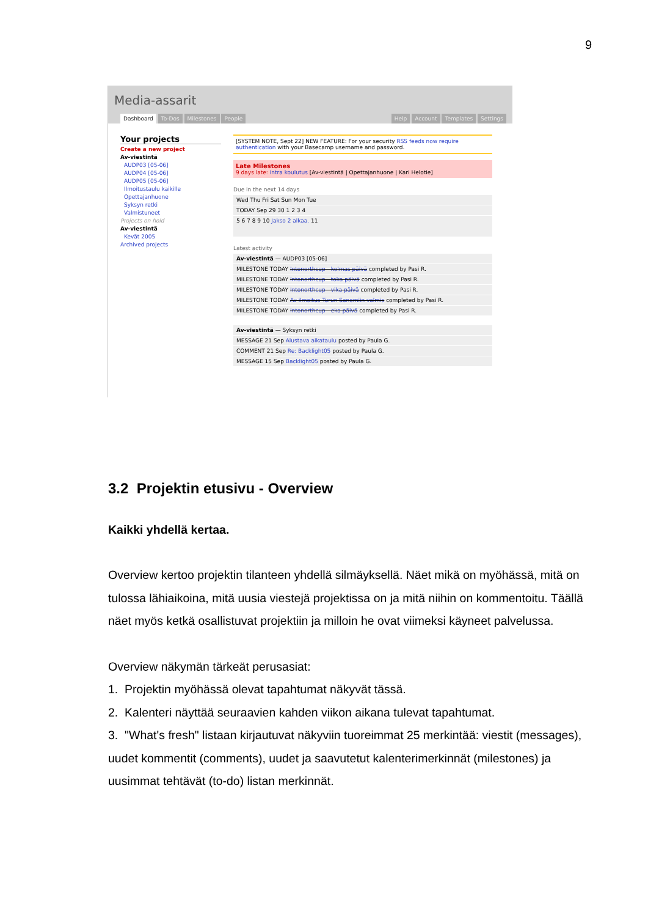9
Media-assarit
Dashboard To-Dos Milestones People
Help Account Templates Settings
Your projects
Create a new project
Av-viestintä
AUDP03 [05-06]
AUDP04 [05-06]
AUDP05 [05-06]
Ilmoitustaulu kaikille
Opettajanhuone
Syksyn retki
Valmistuneet
Projects on hold
Av-viestintä
Kevät 2005
Archived projects
[SYSTEM NOTE, Sept 22] NEW FEATURE: For your security RSS feeds now require authentication with your Basecamp username and password.
Late Milestones
9 days late: Intra koulutus [Av-viestintä | Opettajanhuone | Kari Helotie]
Due in the next 14 days
Wed Thu Fri Sat Sun Mon Tue
TODAY Sep 29 30 1 2 3 4
5 6 7 8 9 10 Jakso 2 alkaa. 11
Latest activity
Av-viestintä — AUDP03 [05-06]
MILESTONE TODAY Intonorthcup - kolmas päivä completed by Pasi R.
MILESTONE TODAY Intonorthcup - toka päivä completed by Pasi R.
MILESTONE TODAY Intonorthcup - vika päivä completed by Pasi R.
MILESTONE TODAY Av-ilmoitus Turun Sanomiin valmis completed by Pasi R.
MILESTONE TODAY Intonorthcup - eka päivä completed by Pasi R.
Av-viestintä — Syksyn retki
MESSAGE 21 Sep Alustava aikataulu posted by Paula G.
COMMENT 21 Sep Re: Backlight05 posted by Paula G.
MESSAGE 15 Sep Backlight05 posted by Paula G.
3.2 Projektin etusivu - Overview
Kaikki yhdellä kertaa.
Overview kertoo projektin tilanteen yhdellä silmäyksellä. Näet mikä on myöhässä, mitä on tulossa lähiaikoina, mitä uusia viestejä projektissa on ja mitä niihin on kommentoitu. Täällä näet myös ketkä osallistuvat projektiin ja milloin he ovat viimeksi käyneet palvelussa.
Overview näkymän tärkeät perusasiat:
1. Projektin myöhässä olevat tapahtumat näkyvät tässä.
2. Kalenteri näyttää seuraavien kahden viikon aikana tulevat tapahtumat.
3. "What's fresh" listaan kirjautuvat näkyviin tuoreimmat 25 merkintää: viestit (messages), uudet kommentit (comments), uudet ja saavutetut kalenterimerkinnät (milestones) ja uusimmat tehtävät (to-do) listan merkinnät.